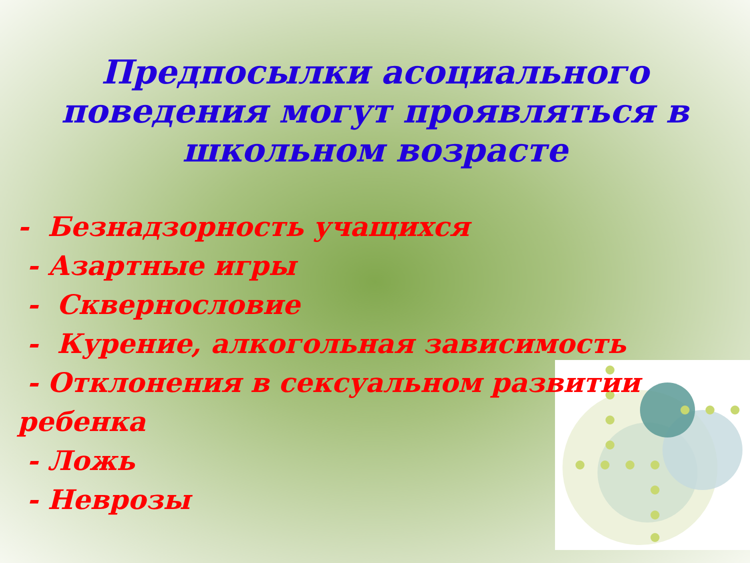Предпосылки асоциального
поведения могут проявляться в
школьном возрасте
- Безнадзорность учащихся
- Азартные игры
- Сквернословие
- Курение, алкогольная зависимость
- Отклонения в сексуальном развитии ребенка
- Ложь
- Неврозы